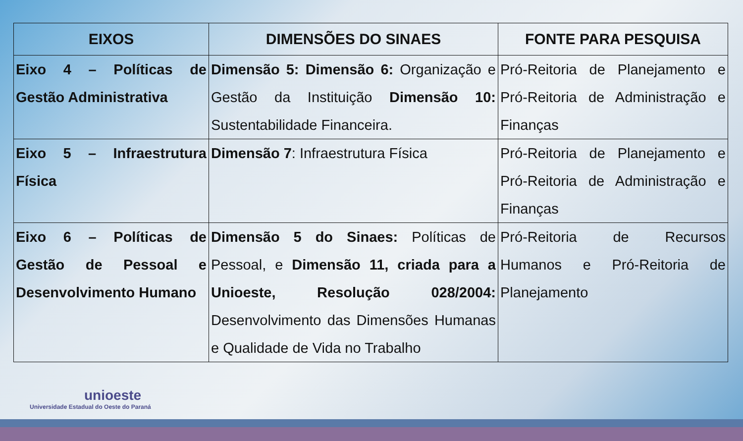| EIXOS | DIMENSÕES DO SINAES | FONTE PARA PESQUISA |
| --- | --- | --- |
| Eixo 4 – Políticas de Gestão Administrativa | Dimensão 5: Dimensão 6: Organização e Gestão da Instituição Dimensão 10: Sustentabilidade Financeira. | Pró-Reitoria de Planejamento e Pró-Reitoria de Administração e Finanças |
| Eixo 5 – Infraestrutura Física | Dimensão 7 : Infraestrutura Física | Pró-Reitoria de Planejamento e Pró-Reitoria de Administração e Finanças |
| Eixo 6 – Políticas de Gestão de Pessoal e Desenvolvimento Humano | Dimensão 5 do Sinaes: Políticas de Pessoal, e Dimensão 11, criada para a Unioeste, Resolução 028/2004: Desenvolvimento das Dimensões Humanas e Qualidade de Vida no Trabalho | Pró-Reitoria de Recursos Humanos e Pró-Reitoria de Planejamento |
unioeste
Universidade Estadual do Oeste do Paraná